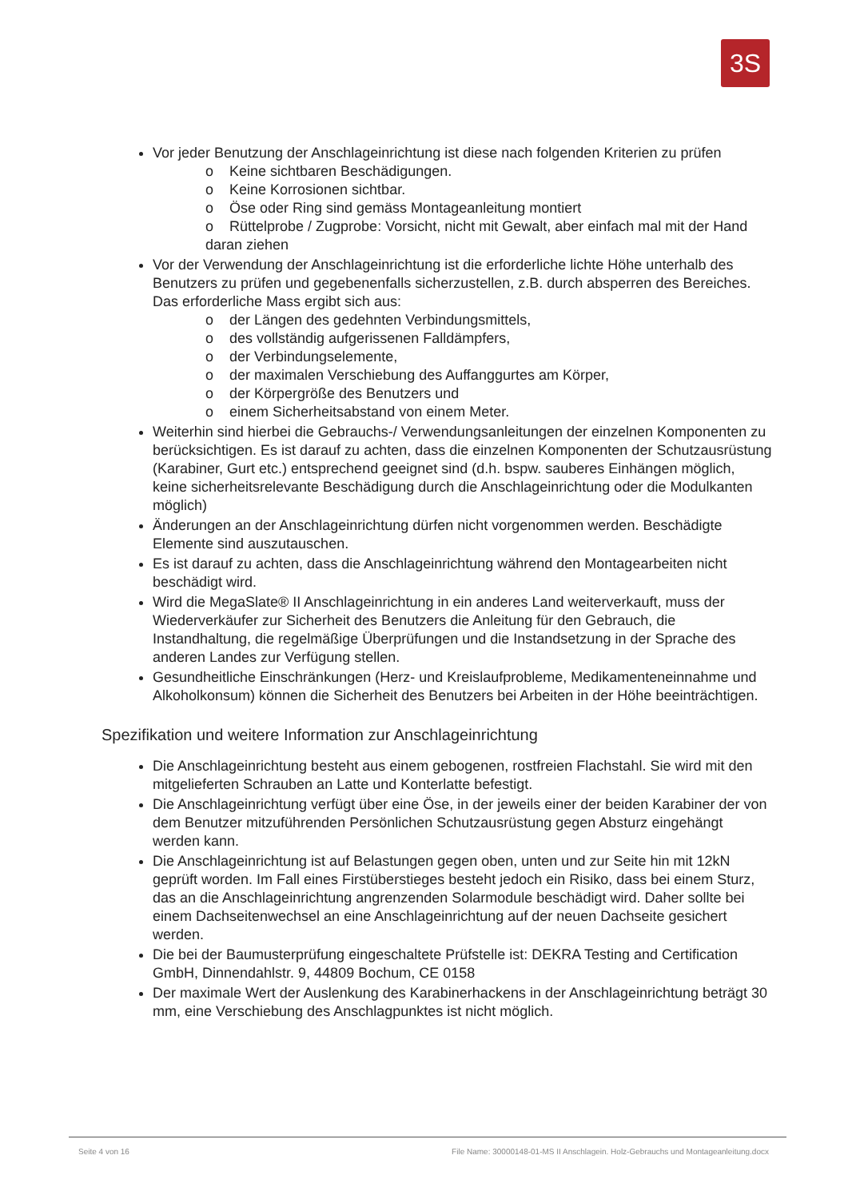3S
Vor jeder Benutzung der Anschlageinrichtung ist diese nach folgenden Kriterien zu prüfen
o Keine sichtbaren Beschädigungen.
o Keine Korrosionen sichtbar.
o Öse oder Ring sind gemäss Montageanleitung montiert
o Rüttelprobe / Zugprobe: Vorsicht, nicht mit Gewalt, aber einfach mal mit der Hand daran ziehen
Vor der Verwendung der Anschlageinrichtung ist die erforderliche lichte Höhe unterhalb des Benutzers zu prüfen und gegebenenfalls sicherzustellen, z.B. durch absperren des Bereiches. Das erforderliche Mass ergibt sich aus:
o der Längen des gedehnten Verbindungsmittels,
o des vollständig aufgerissenen Falldämpfers,
o der Verbindungselemente,
o der maximalen Verschiebung des Auffanggurtes am Körper,
o der Körpergröße des Benutzers und
o einem Sicherheitsabstand von einem Meter.
Weiterhin sind hierbei die Gebrauchs-/ Verwendungsanleitungen der einzelnen Komponenten zu berücksichtigen. Es ist darauf zu achten, dass die einzelnen Komponenten der Schutzausrüstung (Karabiner, Gurt etc.) entsprechend geeignet sind (d.h. bspw. sauberes Einhängen möglich, keine sicherheitsrelevante Beschädigung durch die Anschlageinrichtung oder die Modulkanten möglich)
Änderungen an der Anschlageinrichtung dürfen nicht vorgenommen werden. Beschädigte Elemente sind auszutauschen.
Es ist darauf zu achten, dass die Anschlageinrichtung während den Montagearbeiten nicht beschädigt wird.
Wird die MegaSlate® II Anschlageinrichtung in ein anderes Land weiterverkauft, muss der Wiederverkäufer zur Sicherheit des Benutzers die Anleitung für den Gebrauch, die Instandhaltung, die regelmäßige Überprüfungen und die Instandsetzung in der Sprache des anderen Landes zur Verfügung stellen.
Gesundheitliche Einschränkungen (Herz- und Kreislaufprobleme, Medikamenteneinnahme und Alkoholkonsum) können die Sicherheit des Benutzers bei Arbeiten in der Höhe beeinträchtigen.
Spezifikation und weitere Information zur Anschlageinrichtung
Die Anschlageinrichtung besteht aus einem gebogenen, rostfreien Flachstahl. Sie wird mit den mitgelieferten Schrauben an Latte und Konterlatte befestigt.
Die Anschlageinrichtung verfügt über eine Öse, in der jeweils einer der beiden Karabiner der von dem Benutzer mitzuführenden Persönlichen Schutzausrüstung gegen Absturz eingehängt werden kann.
Die Anschlageinrichtung ist auf Belastungen gegen oben, unten und zur Seite hin mit 12kN geprüft worden. Im Fall eines Firstüberstieges besteht jedoch ein Risiko, dass bei einem Sturz, das an die Anschlageinrichtung angrenzenden Solarmodule beschädigt wird. Daher sollte bei einem Dachseitenwechsel an eine Anschlageinrichtung auf der neuen Dachseite gesichert werden.
Die bei der Baumusterprüfung eingeschaltete Prüfstelle ist: DEKRA Testing and Certification GmbH, Dinnendahlstr. 9, 44809 Bochum, CE 0158
Der maximale Wert der Auslenkung des Karabinerhackens in der Anschlageinrichtung beträgt 30 mm, eine Verschiebung des Anschlagpunktes ist nicht möglich.
Seite 4 von 16 File Name: 30000148-01-MS II Anschlagein. Holz-Gebrauchs und Montageanleitung.docx